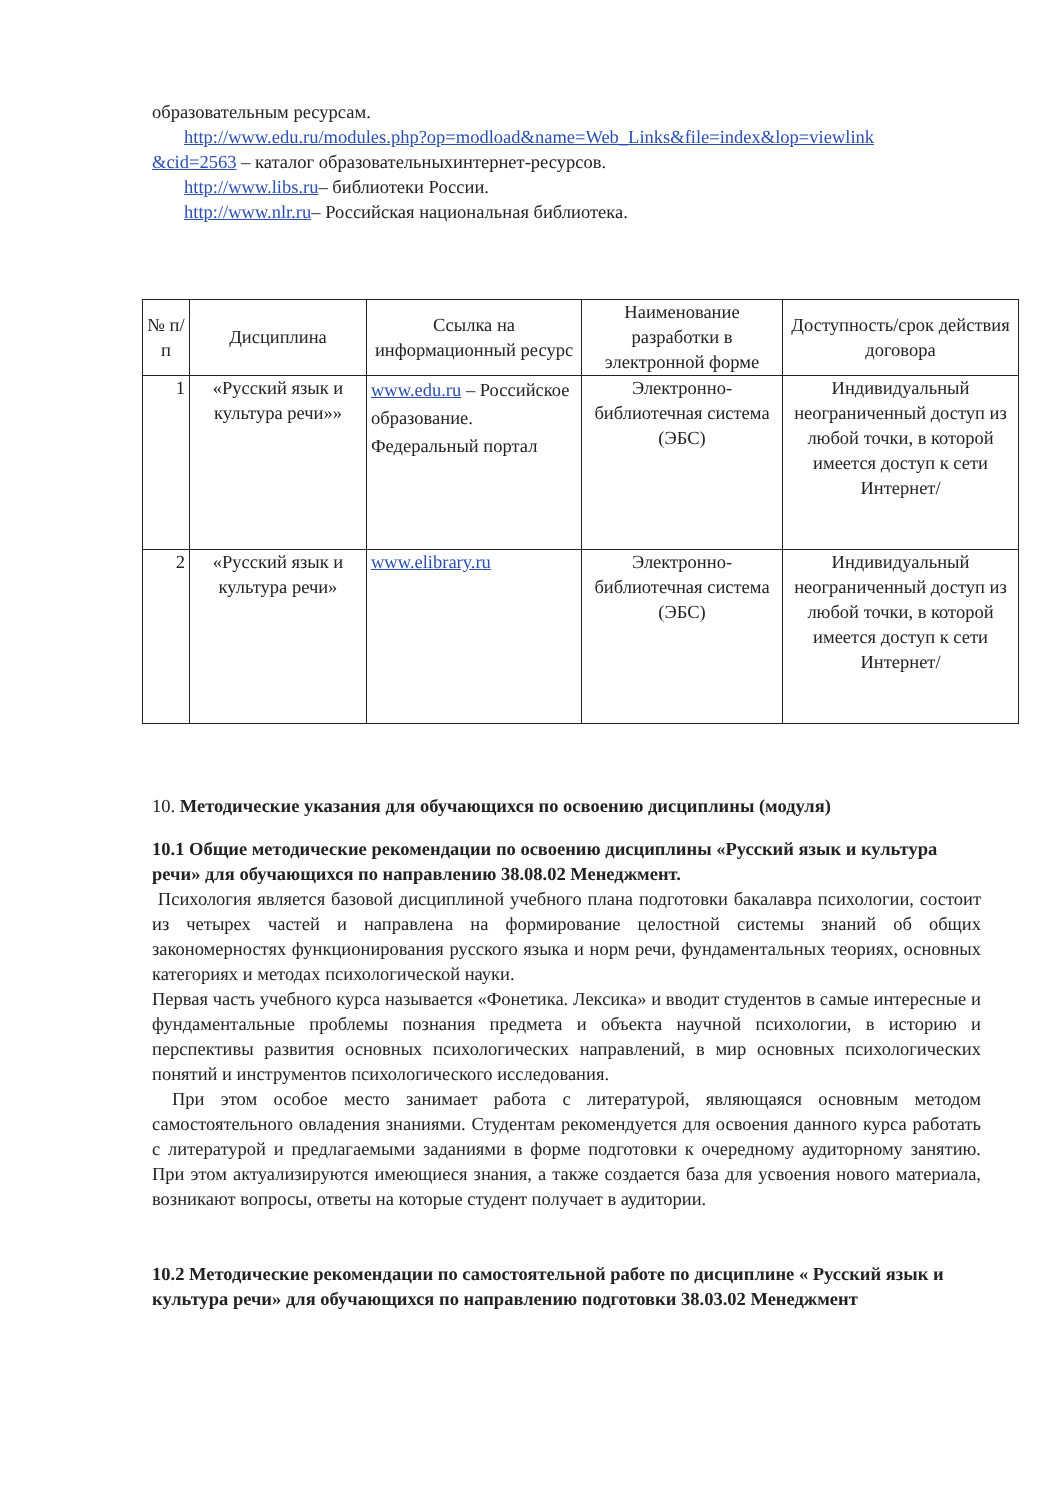образовательным ресурсам.
http://www.edu.ru/modules.php?op=modload&name=Web_Links&file=index&lop=viewlink
&cid=2563 – каталог образовательныхинтернет-ресурсов.
http://www.libs.ru– библиотеки России.
http://www.nlr.ru– Российская национальная библиотека.
| № п/ п | Дисциплина | Ссылка на информационный ресурс | Наименование разработки в электронной форме | Доступность/срок действия договора |
| --- | --- | --- | --- | --- |
| 1 | «Русский язык и культура речи»» | www.edu.ru – Российское образование. Федеральный портал | Электронно-библиотечная система (ЭБС) | Индивидуальный неограниченный доступ из любой точки, в которой имеется доступ к сети Интернет/ |
| 2 | «Русский язык и культура речи» | www.elibrary.ru | Электронно-библиотечная система (ЭБС) | Индивидуальный неограниченный доступ из любой точки, в которой имеется доступ к сети Интернет/ |
10. Методические указания для обучающихся по освоению дисциплины (модуля)
10.1 Общие методические рекомендации по освоению дисциплины «Русский язык и культура речи» для обучающихся по направлению 38.08.02 Менеджмент.
Психология является базовой дисциплиной учебного плана подготовки бакалавра психологии, состоит из четырех частей и направлена на формирование целостной системы знаний об общих закономерностях функционирования русского языка и норм речи, фундаментальных теориях, основных категориях и методах психологической науки.
Первая часть учебного курса называется «Фонетика. Лексика» и вводит студентов в самые интересные и фундаментальные проблемы познания предмета и объекта научной психологии, в историю и перспективы развития основных психологических направлений, в мир основных психологических понятий и инструментов психологического исследования.
При этом особое место занимает работа с литературой, являющаяся основным методом самостоятельного овладения знаниями. Студентам рекомендуется для освоения данного курса работать с литературой и предлагаемыми заданиями в форме подготовки к очередному аудиторному занятию. При этом актуализируются имеющиеся знания, а также создается база для усвоения нового материала, возникают вопросы, ответы на которые студент получает в аудитории.
10.2 Методические рекомендации по самостоятельной работе по дисциплине « Русский язык и культура речи» для обучающихся по направлению подготовки 38.03.02 Менеджмент